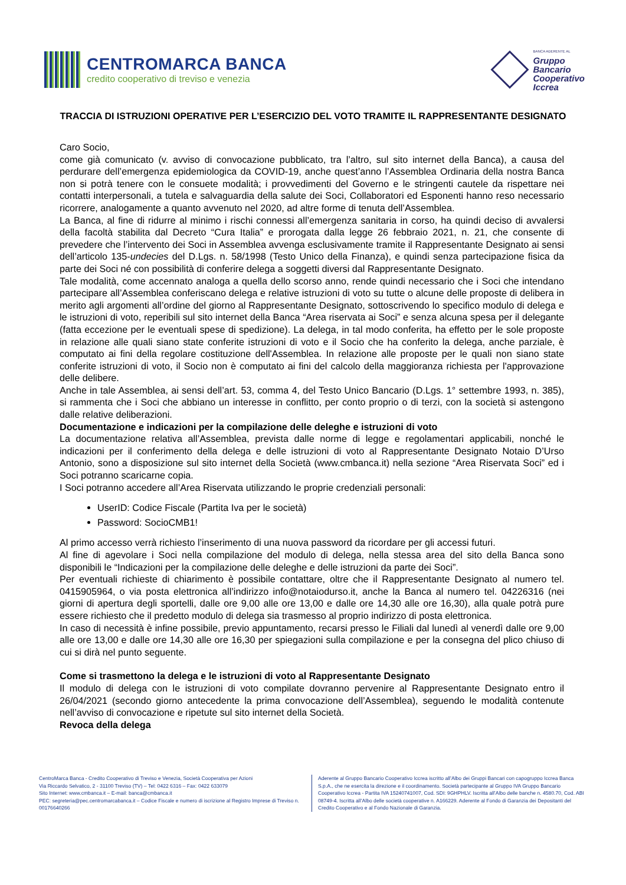CENTROMARCA BANCA
credito cooperativo di treviso e venezia
BANCA ADERENTE AL
Gruppo
Bancario
Cooperativo
Iccrea
TRACCIA DI ISTRUZIONI OPERATIVE PER L’ESERCIZIO DEL VOTO TRAMITE IL RAPPRESENTANTE DESIGNATO
Caro Socio,
come già comunicato (v. avviso di convocazione pubblicato, tra l’altro, sul sito internet della Banca), a causa del perdurare dell’emergenza epidemiologica da COVID-19, anche quest’anno l’Assemblea Ordinaria della nostra Banca non si potrà tenere con le consuete modalità; i provvedimenti del Governo e le stringenti cautele da rispettare nei contatti interpersonali, a tutela e salvaguardia della salute dei Soci, Collaboratori ed Esponenti hanno reso necessario ricorrere, analogamente a quanto avvenuto nel 2020, ad altre forme di tenuta dell’Assemblea.
La Banca, al fine di ridurre al minimo i rischi connessi all’emergenza sanitaria in corso, ha quindi deciso di avvalersi della facoltà stabilita dal Decreto “Cura Italia” e prorogata dalla legge 26 febbraio 2021, n. 21, che consente di prevedere che l’intervento dei Soci in Assemblea avvenga esclusivamente tramite il Rappresentante Designato ai sensi dell’articolo 135-undecies del D.Lgs. n. 58/1998 (Testo Unico della Finanza), e quindi senza partecipazione fisica da parte dei Soci né con possibilità di conferire delega a soggetti diversi dal Rappresentante Designato.
Tale modalità, come accennato analoga a quella dello scorso anno, rende quindi necessario che i Soci che intendano partecipare all’Assemblea conferiscano delega e relative istruzioni di voto su tutte o alcune delle proposte di delibera in merito agli argomenti all’ordine del giorno al Rappresentante Designato, sottoscrivendo lo specifico modulo di delega e le istruzioni di voto, reperibili sul sito internet della Banca “Area riservata ai Soci” e senza alcuna spesa per il delegante (fatta eccezione per le eventuali spese di spedizione). La delega, in tal modo conferita, ha effetto per le sole proposte in relazione alle quali siano state conferite istruzioni di voto e il Socio che ha conferito la delega, anche parziale, è computato ai fini della regolare costituzione dell'Assemblea. In relazione alle proposte per le quali non siano state conferite istruzioni di voto, il Socio non è computato ai fini del calcolo della maggioranza richiesta per l'approvazione delle delibere.
Anche in tale Assemblea, ai sensi dell’art. 53, comma 4, del Testo Unico Bancario (D.Lgs. 1° settembre 1993, n. 385), si rammenta che i Soci che abbiano un interesse in conflitto, per conto proprio o di terzi, con la società si astengono dalle relative deliberazioni.
Documentazione e indicazioni per la compilazione delle deleghe e istruzioni di voto
La documentazione relativa all’Assemblea, prevista dalle norme di legge e regolamentari applicabili, nonché le indicazioni per il conferimento della delega e delle istruzioni di voto al Rappresentante Designato Notaio D’Urso Antonio, sono a disposizione sul sito internet della Società (www.cmbanca.it) nella sezione “Area Riservata Soci” ed i Soci potranno scaricarne copia.
I Soci potranno accedere all’Area Riservata utilizzando le proprie credenziali personali:
UserID: Codice Fiscale (Partita Iva per le società)
Password: SocioCMB1!
Al primo accesso verrà richiesto l’inserimento di una nuova password da ricordare per gli accessi futuri.
Al fine di agevolare i Soci nella compilazione del modulo di delega, nella stessa area del sito della Banca sono disponibili le “Indicazioni per la compilazione delle deleghe e delle istruzioni da parte dei Soci”.
Per eventuali richieste di chiarimento è possibile contattare, oltre che il Rappresentante Designato al numero tel. 0415905964, o via posta elettronica all’indirizzo info@notaiodurso.it, anche la Banca al numero tel. 04226316 (nei giorni di apertura degli sportelli, dalle ore 9,00 alle ore 13,00 e dalle ore 14,30 alle ore 16,30), alla quale potrà pure essere richiesto che il predetto modulo di delega sia trasmesso al proprio indirizzo di posta elettronica.
In caso di necessità è infine possibile, previo appuntamento, recarsi presso le Filiali dal lunedì al venerdì dalle ore 9,00 alle ore 13,00 e dalle ore 14,30 alle ore 16,30 per spiegazioni sulla compilazione e per la consegna del plico chiuso di cui si dirà nel punto seguente.
Come si trasmettono la delega e le istruzioni di voto al Rappresentante Designato
Il modulo di delega con le istruzioni di voto compilate dovranno pervenire al Rappresentante Designato entro il 26/04/2021 (secondo giorno antecedente la prima convocazione dell’Assemblea), seguendo le modalità contenute nell’avviso di convocazione e ripetute sul sito internet della Società.
Revoca della delega
CentroMarca Banca - Credito Cooperativo di Treviso e Venezia, Società Cooperativa per Azioni
Via Riccardo Selvatico, 2 - 31100 Treviso (TV) – Tel: 0422 6316 – Fax: 0422 633079
Sito Internet: www.cmbanca.it – E-mail: banca@cmbanca.it
PEC: segreteria@pec.centromarcabanca.it – Codice Fiscale e numero di iscrizione al Registro Imprese di Treviso n. 00176640266
Aderente al Gruppo Bancario Cooperativo Iccrea iscritto all’Albo dei Gruppi Bancari con capogruppo Iccrea Banca S.p.A., che ne esercita la direzione e il coordinamento. Società partecipante al Gruppo IVA Gruppo Bancario Cooperativo Iccrea - Partita IVA 15240741007, Cod. SDI: 9GHPHLV. Iscritta all’Albo delle banche n. 4580.70, Cod. ABI 08749-4. Iscritta all’Albo delle società cooperative n. A166229. Aderente al Fondo di Garanzia dei Depositanti del Credito Cooperativo e al Fondo Nazionale di Garanzia.